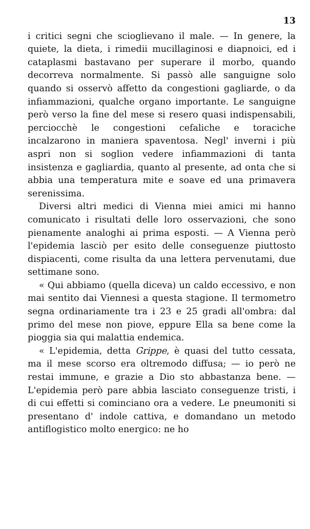13
i critici segni che scioglievano il male. — In genere, la quiete, la dieta, i rimedii mucillaginosi e diapnoici, ed i cataplasmi bastavano per superare il morbo, quando decorreva normalmente. Si passò alle sanguigne solo quando si osservò affetto da congestioni gagliarde, o da infiammazioni, qualche organo importante. Le sanguigne però verso la fine del mese si resero quasi indispensabili, perciocchè le congestioni cefaliche e toraciche incalzarono in maniera spaventosa. Negl' inverni i più aspri non si soglion vedere infiammazioni di tanta insistenza e gagliardia, quanto al presente, ad onta che si abbia una temperatura mite e soave ed una primavera serenissima.
Diversi altri medici di Vienna miei amici mi hanno comunicato i risultati delle loro osservazioni, che sono pienamente analoghi ai prima esposti. — A Vienna però l'epidemia lasciò per esito delle conseguenze piuttosto dispiacenti, come risulta da una lettera pervenutami, due settimane sono.
« Qui abbiamo (quella diceva) un caldo eccessivo, e non mai sentito dai Viennesi a questa stagione. Il termometro segna ordinariamente tra i 23 e 25 gradi all'ombra: dal primo del mese non piove, eppure Ella sa bene come la pioggia sia qui malattia endemica.
« L'epidemia, detta Grippe, è quasi del tutto cessata, ma il mese scorso era oltremodo diffusa; — io però ne restai immune, e grazie a Dio sto abbastanza bene. — L'epidemia però pare abbia lasciato conseguenze tristi, i di cui effetti si cominciano ora a vedere. Le pneumoniti si presentano d' indole cattiva, e domandano un metodo antiflogistico molto energico: ne ho